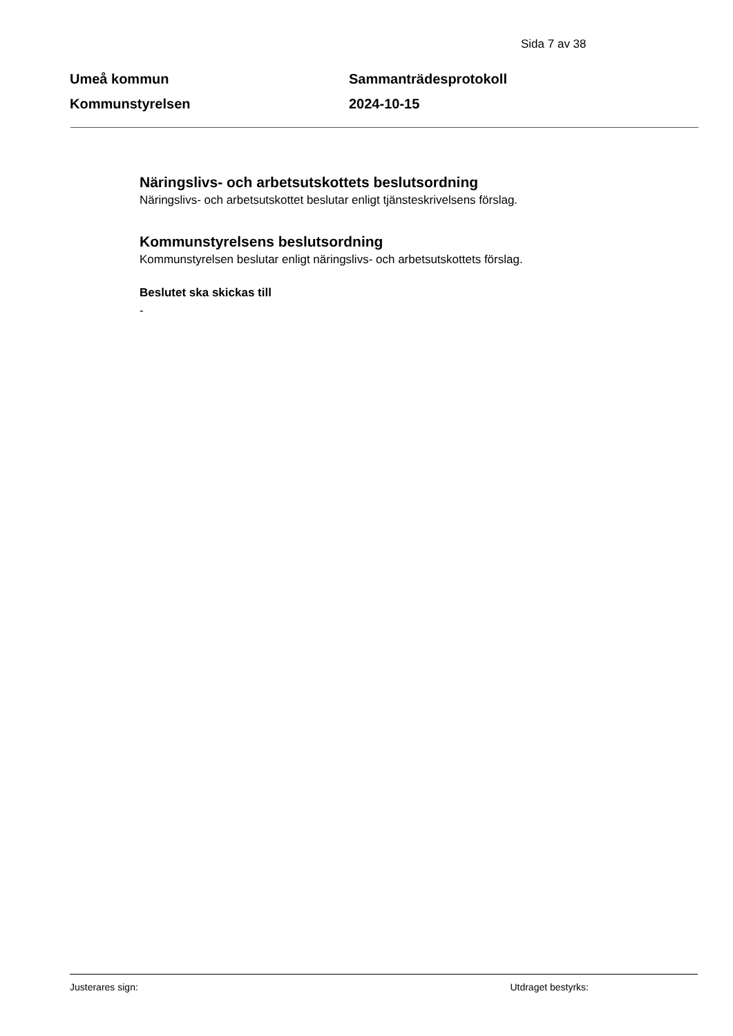Sida 7 av 38
Umeå kommun
Kommunstyrelsen
Sammanträdesprotokoll
2024-10-15
Näringslivs- och arbetsutskottets beslutsordning
Näringslivs- och arbetsutskottet beslutar enligt tjänsteskrivelsens förslag.
Kommunstyrelsens beslutsordning
Kommunstyrelsen beslutar enligt näringslivs- och arbetsutskottets förslag.
Beslutet ska skickas till
-
Justerares sign: Utdraget bestyrks: